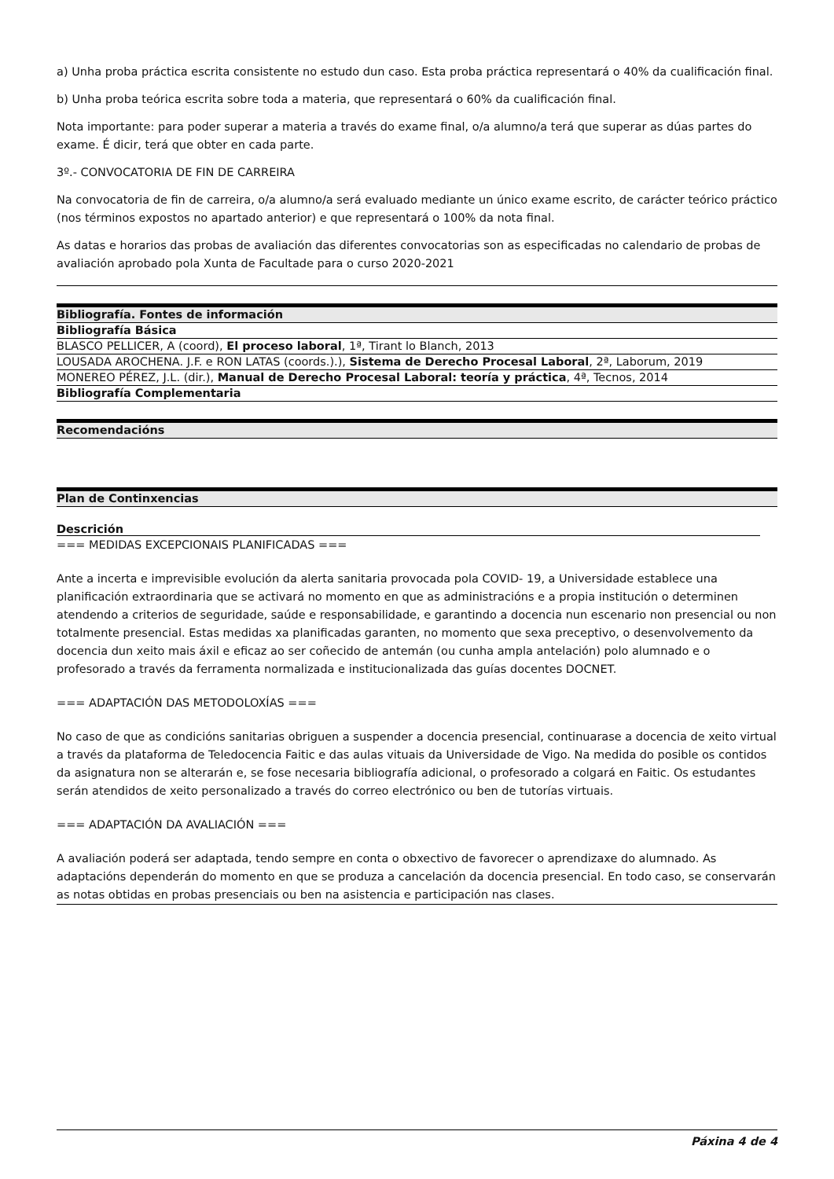a) Unha proba práctica escrita consistente no estudo dun caso. Esta proba práctica representará o 40% da cualificación final.
b) Unha proba teórica escrita sobre toda a materia, que representará o 60% da cualificación final.
Nota importante: para poder superar a materia a través do exame final, o/a alumno/a terá que superar as dúas partes do exame. É dicir, terá que obter en cada parte.
3º.- CONVOCATORIA DE FIN DE CARREIRA
Na convocatoria de fin de carreira, o/a alumno/a será evaluado mediante un único exame escrito, de carácter teórico práctico (nos términos expostos no apartado anterior) e que representará o 100% da nota final.
As datas e horarios das probas de avaliación das diferentes convocatorias son as especificadas no calendario de probas de avaliación aprobado pola Xunta de Facultade para o curso 2020-2021
| Bibliografía. Fontes de información |
| --- |
| Bibliografía Básica |
| BLASCO PELLICER, A (coord), El proceso laboral , 1ª, Tirant lo Blanch, 2013 |
| LOUSADA AROCHENA. J.F. e RON LATAS (coords.).), Sistema de Derecho Procesal Laboral , 2ª, Laborum, 2019 |
| MONEREO PÉREZ, J.L. (dir.), Manual de Derecho Procesal Laboral: teoría y práctica , 4ª, Tecnos, 2014 |
| Bibliografía Complementaria |
| Recomendacións |
| --- |
| Plan de Continxencias |
| --- |
Descrición
=== MEDIDAS EXCEPCIONAIS PLANIFICADAS ===
Ante a incerta e imprevisible evolución da alerta sanitaria provocada pola COVID- 19, a Universidade establece una planificación extraordinaria que se activará no momento en que as administracións e a propia institución o determinen atendendo a criterios de seguridade, saúde e responsabilidade, e garantindo a docencia nun escenario non presencial ou non totalmente presencial. Estas medidas xa planificadas garanten, no momento que sexa preceptivo, o desenvolvemento da docencia dun xeito mais áxil e eficaz ao ser coñecido de antemán (ou cunha ampla antelación) polo alumnado e o profesorado a través da ferramenta normalizada e institucionalizada das guías docentes DOCNET.
=== ADAPTACIÓN DAS METODOLOXÍAS ===
No caso de que as condicións sanitarias obriguen a suspender a docencia presencial, continuarase a docencia de xeito virtual a través da plataforma de Teledocencia Faitic e das aulas vituais da Universidade de Vigo. Na medida do posible os contidos da asignatura non se alterarán e, se fose necesaria bibliografía adicional, o profesorado a colgará en Faitic. Os estudantes serán atendidos de xeito personalizado a través do correo electrónico ou ben de tutorías virtuais.
=== ADAPTACIÓN DA AVALIACIÓN ===
A avaliación poderá ser adaptada, tendo sempre en conta o obxectivo de favorecer o aprendizaxe do alumnado. As adaptacións dependerán do momento en que se produza a cancelación da docencia presencial. En todo caso, se conservarán as notas obtidas en probas presenciais ou ben na asistencia e participación nas clases.
Páxina 4 de 4